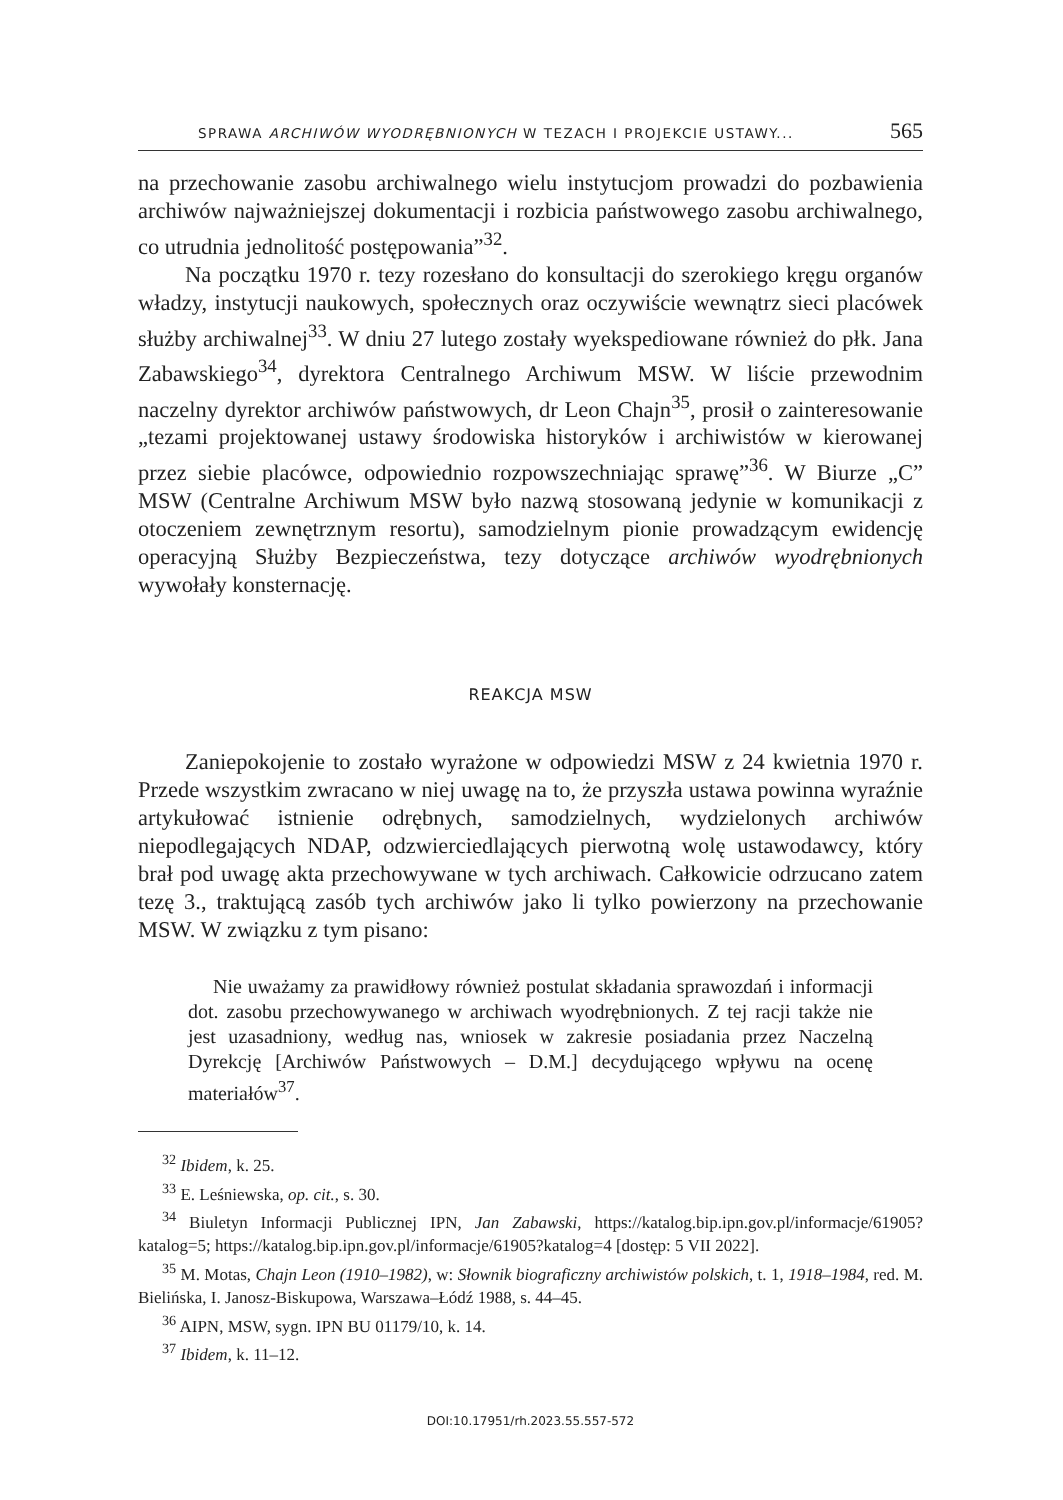SPRAWA ARCHIWÓW WYODRĘBNIONYCH W TEZACH I PROJEKCIE USTAWY... 565
na przechowanie zasobu archiwalnego wielu instytucjom prowadzi do pozbawienia archiwów najważniejszej dokumentacji i rozbicia państwowego zasobu archiwalnego, co utrudnia jednolitość postępowania”<sup>32</sup>.
Na początku 1970 r. tezy rozesłano do konsultacji do szerokiego kręgu organów władzy, instytucji naukowych, społecznych oraz oczywiście wewnątrz sieci placówek służby archiwalnej<sup>33</sup>. W dniu 27 lutego zostały wyekspediowane również do płk. Jana Zabawskiego<sup>34</sup>, dyrektora Centralnego Archiwum MSW. W liście przewodnim naczelny dyrektor archiwów państwowych, dr Leon Chajn<sup>35</sup>, prosił o zainteresowanie „tezami projektowanej ustawy środowiska historyków i archiwistów w kierowanej przez siebie placówce, odpowiednio rozpowszechniając sprawę”<sup>36</sup>. W Biurze „C” MSW (Centralne Archiwum MSW było nazwą stosowaną jedynie w komunikacji z otoczeniem zewnętrznym resortu), samodzielnym pionie prowadzącym ewidencję operacyjną Służby Bezpieczeństwa, tezy dotyczące archiwów wyodrębnionych wywołały konsternację.
REAKCJA MSW
Zaniepokojenie to zostało wyrażone w odpowiedzi MSW z 24 kwietnia 1970 r. Przede wszystkim zwracano w niej uwagę na to, że przyszła ustawa powinna wyraźnie artykułować istnienie odrębnych, samodzielnych, wydzielonych archiwów niepodlegających NDAP, odzwierciedlających pierwotną wolę ustawodawcy, który brał pod uwagę akta przechowywane w tych archiwach. Całkowicie odrzucano zatem tezę 3., traktującą zasób tych archiwów jako li tylko powierzony na przechowanie MSW. W związku z tym pisano:
Nie uważamy za prawidłowy również postulat składania sprawozdań i informacji dot. zasobu przechowywanego w archiwach wyodrębnionych. Z tej racji także nie jest uzasadniony, według nas, wniosek w zakresie posiadania przez Naczelną Dyrekcję [Archiwów Państwowych – D.M.] decydującego wpływu na ocenę materiałów<sup>37</sup>.
<sup>32</sup> Ibidem, k. 25.
<sup>33</sup> E. Leśniewska, op. cit., s. 30.
<sup>34</sup> Biuletyn Informacji Publicznej IPN, Jan Zabawski, https://katalog.bip.ipn.gov.pl/informacje/61905?katalog=5; https://katalog.bip.ipn.gov.pl/informacje/61905?katalog=4 [dostęp: 5 VII 2022].
<sup>35</sup> M. Motas, Chajn Leon (1910–1982), w: Słownik biograficzny archiwistów polskich, t. 1, 1918–1984, red. M. Bielińska, I. Janosz-Biskupowa, Warszawa–Łódź 1988, s. 44–45.
<sup>36</sup> AIPN, MSW, sygn. IPN BU 01179/10, k. 14.
<sup>37</sup> Ibidem, k. 11–12.
DOI:10.17951/rh.2023.55.557-572